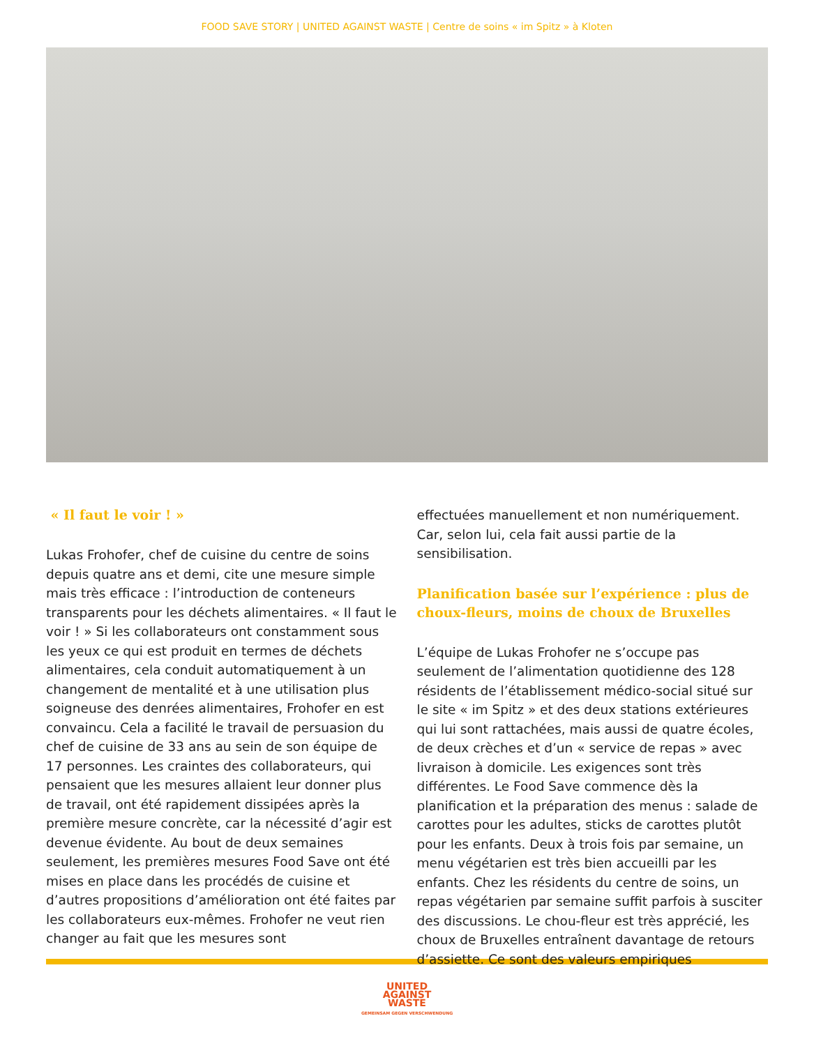FOOD SAVE STORY | UNITED AGAINST WASTE | Centre de soins « im Spitz » à Kloten
« Il faut le voir ! »
Lukas Frohofer, chef de cuisine du centre de soins depuis quatre ans et demi, cite une mesure simple mais très efficace : l’introduction de conteneurs transparents pour les déchets alimentaires. « Il faut le voir ! » Si les collaborateurs ont constamment sous les yeux ce qui est produit en termes de déchets alimentaires, cela conduit automatiquement à un changement de mentalité et à une utilisation plus soigneuse des denrées alimentaires, Frohofer en est convaincu. Cela a facilité le travail de persuasion du chef de cuisine de 33 ans au sein de son équipe de 17 personnes. Les craintes des collaborateurs, qui pensaient que les mesures allaient leur donner plus de travail, ont été rapidement dissipées après la première mesure concrète, car la nécessité d’agir est devenue évidente. Au bout de deux semaines seulement, les premières mesures Food Save ont été mises en place dans les procédés de cuisine et d’autres propositions d’amélioration ont été faites par les collaborateurs eux-mêmes. Frohofer ne veut rien changer au fait que les mesures sont
effectuées manuellement et non numériquement. Car, selon lui, cela fait aussi partie de la sensibilisation.
Planification basée sur l’expérience : plus de choux-fleurs, moins de choux de Bruxelles
L’équipe de Lukas Frohofer ne s’occupe pas seulement de l’alimentation quotidienne des 128 résidents de l’établissement médico-social situé sur le site « im Spitz » et des deux stations extérieures qui lui sont rattachées, mais aussi de quatre écoles, de deux crèches et d’un « service de repas » avec livraison à domicile. Les exigences sont très différentes. Le Food Save commence dès la planification et la préparation des menus : salade de carottes pour les adultes, sticks de carottes plutôt pour les enfants. Deux à trois fois par semaine, un menu végétarien est très bien accueilli par les enfants. Chez les résidents du centre de soins, un repas végétarien par semaine suffit parfois à susciter des discussions. Le chou-fleur est très apprécié, les choux de Bruxelles entraînent davantage de retours d’assiette. Ce sont des valeurs empiriques
UNITED
AGAINST
WASTE
GEMEINSAM GEGEN VERSCHWENDUNG